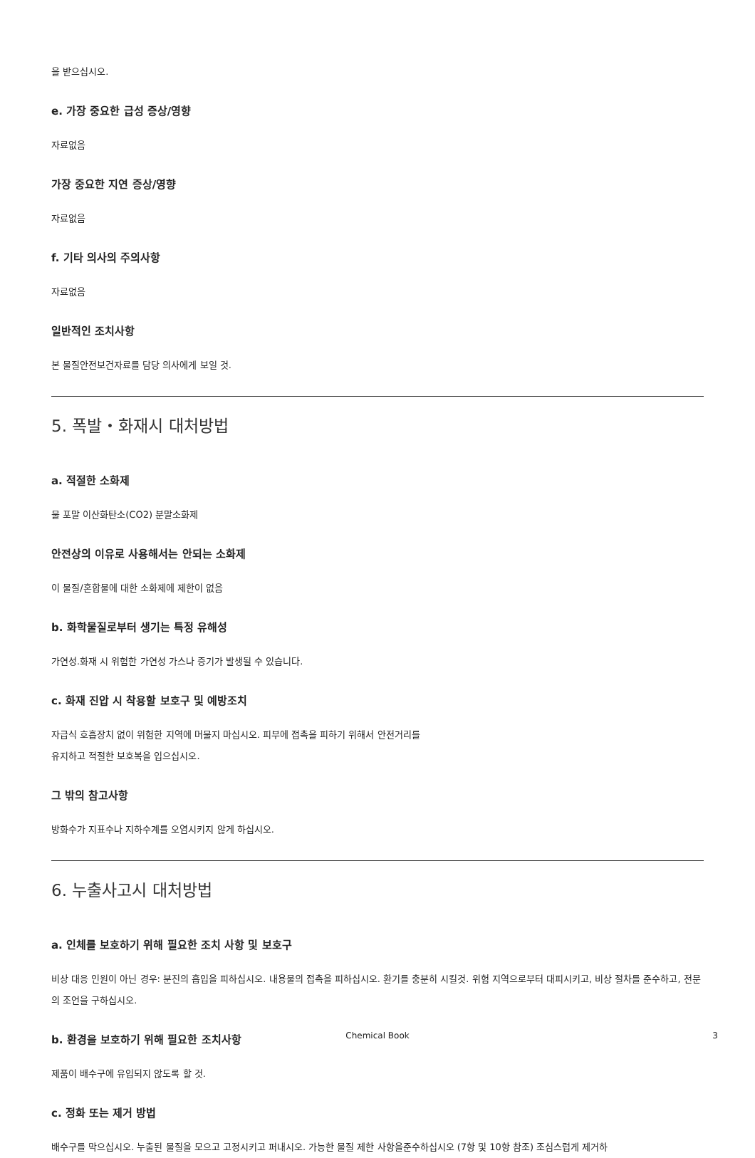을 받으십시오.
e. 가장 중요한 급성 증상/영향
자료없음
가장 중요한 지연 증상/영향
자료없음
f. 기타 의사의 주의사항
자료없음
일반적인 조치사항
본 물질안전보건자료를 담당 의사에게 보일 것.
5. 폭발・화재시 대처방법
a. 적절한 소화제
물 포말 이산화탄소(CO2) 분말소화제
안전상의 이유로 사용해서는 안되는 소화제
이 물질/혼합물에 대한 소화제에 제한이 없음
b. 화학물질로부터 생기는 특정 유해성
가연성.화재 시 위험한 가연성 가스나 증기가 발생될 수 있습니다.
c. 화재 진압 시 착용할 보호구 및 예방조치
자급식 호흡장치 없이 위험한 지역에 머물지 마십시오. 피부에 접촉을 피하기 위해서 안전거리를
유지하고 적절한 보호복을 입으십시오.
그 밖의 참고사항
방화수가 지표수나 지하수계를 오염시키지 않게 하십시오.
6. 누출사고시 대처방법
a. 인체를 보호하기 위해 필요한 조치 사항 및 보호구
비상 대응 인원이 아닌 경우: 분진의 흡입을 피하십시오. 내용물의 접촉을 피하십시오. 환기를 충분히 시킬것. 위험 지역으로부터 대피시키고, 비상 절차를 준수하고, 전문의 조언을 구하십시오.
b. 환경을 보호하기 위해 필요한 조치사항
제품이 배수구에 유입되지 않도록 할 것.
c. 정화 또는 제거 방법
배수구를 막으십시오. 누출된 물질을 모으고 고정시키고 퍼내시오. 가능한 물질 제한 사항을준수하십시오 (7항 및 10항 참조) 조심스럽게 제거하
Chemical Book 3